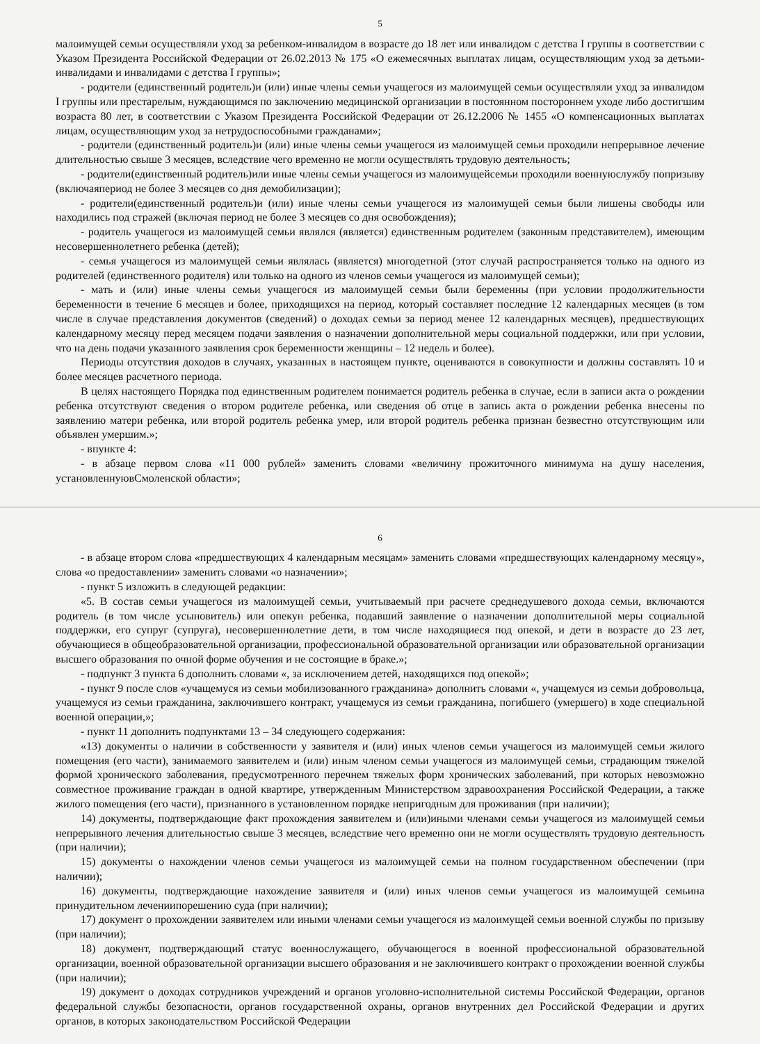5
малоимущей семьи осуществляли уход за ребенком-инвалидом в возрасте до 18 лет или инвалидом с детства I группы в соответствии с Указом Президента Российской Федерации от 26.02.2013 № 175 «О ежемесячных выплатах лицам, осуществляющим уход за детьми-инвалидами и инвалидами с детства I группы»;
- родители (единственный родитель)и (или) иные члены семьи учащегося из малоимущей семьи осуществляли уход за инвалидом I группы или престарелым, нуждающимся по заключению медицинской организации в постоянном постороннем уходе либо достигшим возраста 80 лет, в соответствии с Указом Президента Российской Федерации от 26.12.2006 № 1455 «О компенсационных выплатах лицам, осуществляющим уход за нетрудоспособными гражданами»;
- родители (единственный родитель)и (или) иные члены семьи учащегося из малоимущей семьи проходили непрерывное лечение длительностью свыше 3 месяцев, вследствие чего временно не могли осуществлять трудовую деятельность;
- родители(единственный родитель)или иные члены семьи учащегося из малоимущейсемьи проходили военнуюслужбу попризыву (включаяпериод не более 3 месяцев со дня демобилизации);
- родители(единственный родитель)и (или) иные члены семьи учащегося из малоимущей семьи были лишены свободы или находились под стражей (включая период не более 3 месяцев со дня освобождения);
- родитель учащегося из малоимущей семьи являлся (является) единственным родителем (законным представителем), имеющим несовершеннолетнего ребенка (детей);
- семья учащегося из малоимущей семьи являлась (является) многодетной (этот случай распространяется только на одного из родителей (единственного родителя) или только на одного из членов семьи учащегося из малоимущей семьи);
- мать и (или) иные члены семьи учащегося из малоимущей семьи были беременны (при условии продолжительности беременности в течение 6 месяцев и более, приходящихся на период, который составляет последние 12 календарных месяцев (в том числе в случае представления документов (сведений) о доходах семьи за период менее 12 календарных месяцев), предшествующих календарному месяцу перед месяцем подачи заявления о назначении дополнительной меры социальной поддержки, или при условии, что на день подачи указанного заявления срок беременности женщины – 12 недель и более).
Периоды отсутствия доходов в случаях, указанных в настоящем пункте, оцениваются в совокупности и должны составлять 10 и более месяцев расчетного периода.
В целях настоящего Порядка под единственным родителем понимается родитель ребенка в случае, если в записи акта о рождении ребенка отсутствуют сведения о втором родителе ребенка, или сведения об отце в запись акта о рождении ребенка внесены по заявлению матери ребенка, или второй родитель ребенка умер, или второй родитель ребенка признан безвестно отсутствующим или объявлен умершим.»;
- впункте 4:
- в абзаце первом слова «11 000 рублей» заменить словами «величину прожиточного минимума на душу населения, установленнуювСмоленской области»;
6
- в абзаце втором слова «предшествующих 4 календарным месяцам» заменить словами «предшествующих календарному месяцу», слова «о предоставлении» заменить словами «о назначении»;
- пункт 5 изложить в следующей редакции:
«5. В состав семьи учащегося из малоимущей семьи, учитываемый при расчете среднедушевого дохода семьи, включаются родитель (в том числе усыновитель) или опекун ребенка, подавший заявление о назначении дополнительной меры социальной поддержки, его супруг (супруга), несовершеннолетние дети, в том числе находящиеся под опекой, и дети в возрасте до 23 лет, обучающиеся в общеобразовательной организации, профессиональной образовательной организации или образовательной организации высшего образования по очной форме обучения и не состоящие в браке.»;
- подпункт 3 пункта 6 дополнить словами «, за исключением детей, находящихся под опекой»;
- пункт 9 после слов «учащемуся из семьи мобилизованного гражданина» дополнить словами «, учащемуся из семьи добровольца, учащемуся из семьи гражданина, заключившего контракт, учащемуся из семьи гражданина, погибшего (умершего) в ходе специальной военной операции,»;
- пункт 11 дополнить подпунктами 13 – 34 следующего содержания:
«13) документы о наличии в собственности у заявителя и (или) иных членов семьи учащегося из малоимущей семьи жилого помещения (его части), занимаемого заявителем и (или) иным членом семьи учащегося из малоимущей семьи, страдающим тяжелой формой хронического заболевания, предусмотренного перечнем тяжелых форм хронических заболеваний, при которых невозможно совместное проживание граждан в одной квартире, утвержденным Министерством здравоохранения Российской Федерации, а также жилого помещения (его части), признанного в установленном порядке непригодным для проживания (при наличии);
14) документы, подтверждающие факт прохождения заявителем и (или)иными членами семьи учащегося из малоимущей семьи непрерывного лечения длительностью свыше 3 месяцев, вследствие чего временно они не могли осуществлять трудовую деятельность (при наличии);
15) документы о нахождении членов семьи учащегося из малоимущей семьи на полном государственном обеспечении (при наличии);
16) документы, подтверждающие нахождение заявителя и (или) иных членов семьи учащегося из малоимущей семьина принудительном лечениипорешению суда (при наличии);
17) документ о прохождении заявителем или иными членами семьи учащегося из малоимущей семьи военной службы по призыву (при наличии);
18) документ, подтверждающий статус военнослужащего, обучающегося в военной профессиональной образовательной организации, военной образовательной организации высшего образования и не заключившего контракт о прохождении военной службы (при наличии);
19) документ о доходах сотрудников учреждений и органов уголовно-исполнительной системы Российской Федерации, органов федеральной службы безопасности, органов государственной охраны, органов внутренних дел Российской Федерации и других органов, в которых законодательством Российской Федерации